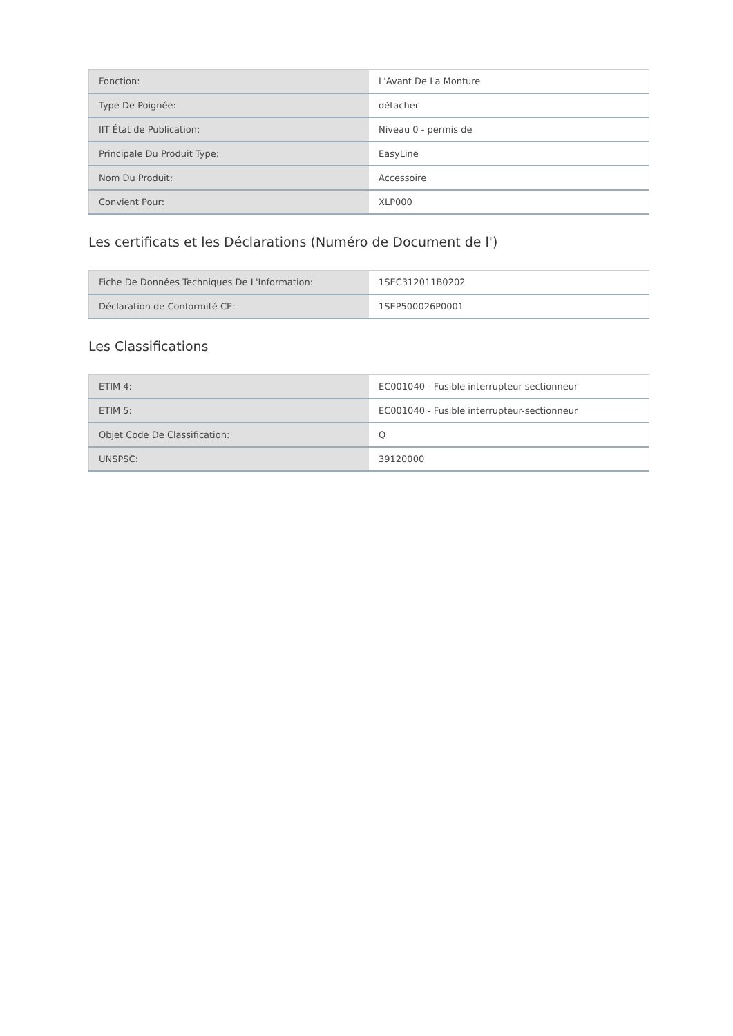| Fonction: | L'Avant De La Monture |
| Type De Poignée: | détacher |
| IIT État de Publication: | Niveau 0 - permis de |
| Principale Du Produit Type: | EasyLine |
| Nom Du Produit: | Accessoire |
| Convient Pour: | XLP000 |
Les certificats et les Déclarations (Numéro de Document de l')
| Fiche De Données Techniques De L'Information: | 1SEC312011B0202 |
| Déclaration de Conformité CE: | 1SEP500026P0001 |
Les Classifications
| ETIM 4: | EC001040 - Fusible interrupteur-sectionneur |
| ETIM 5: | EC001040 - Fusible interrupteur-sectionneur |
| Objet Code De Classification: | Q |
| UNSPSC: | 39120000 |